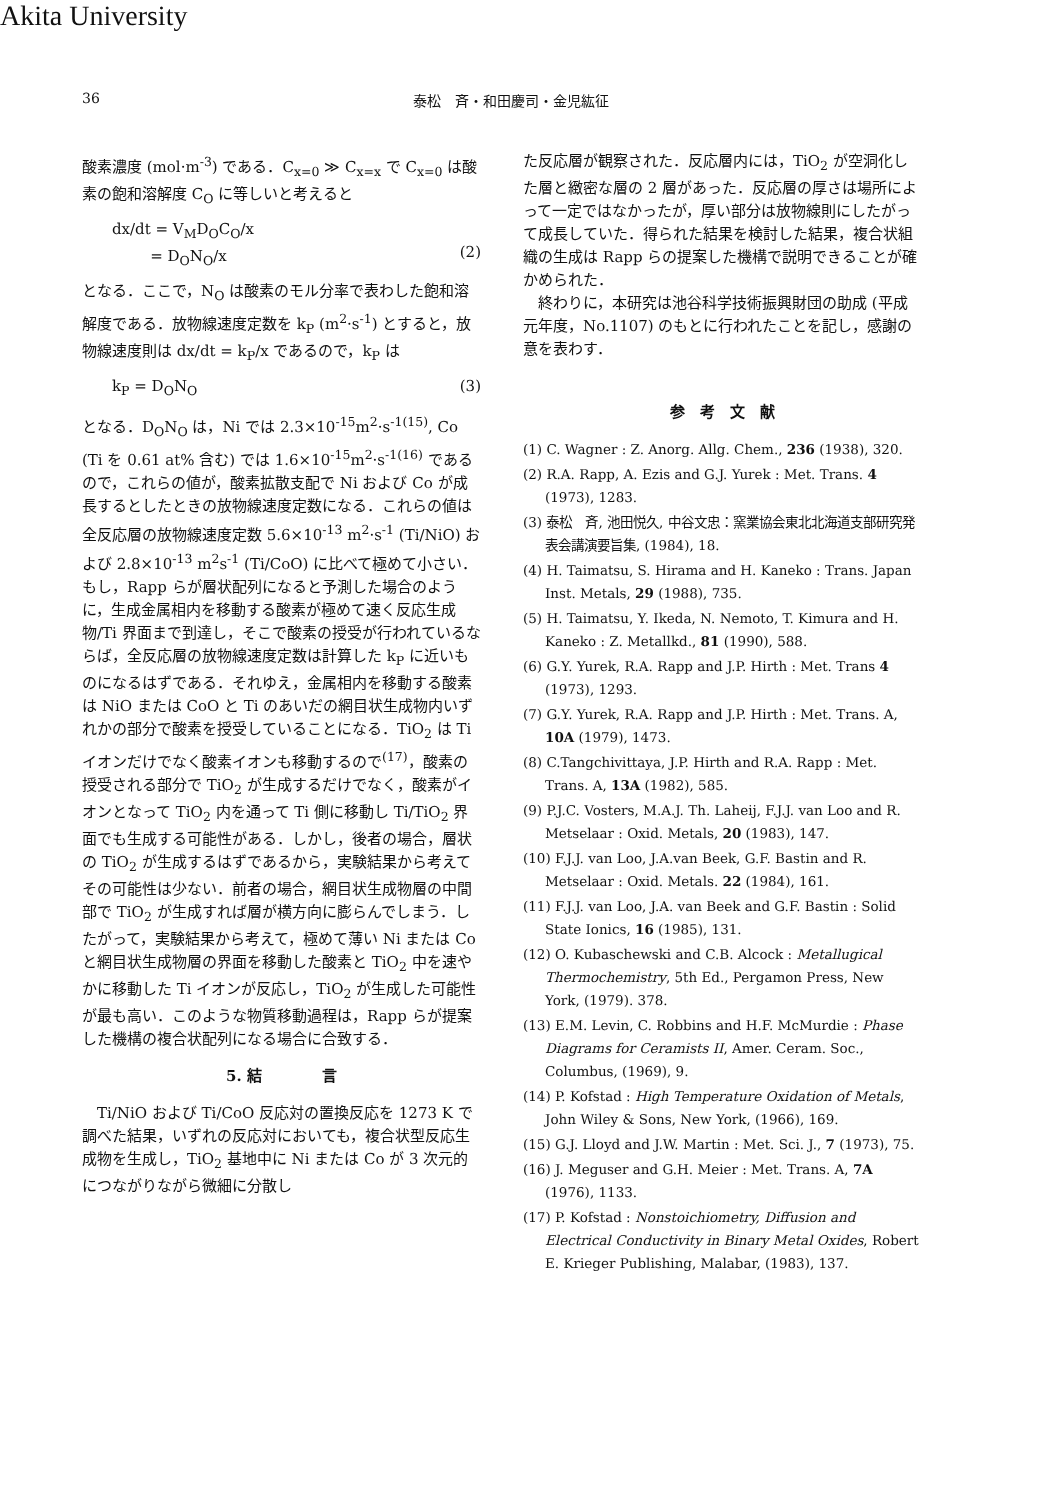Akita University
36 泰松　斉・和田慶司・金児紘征
酸素濃度 (mol·m<sup>-3</sup>) である．C<sub>x=0</sub> ≫ C<sub>x=x</sub> で C<sub>x=0</sub> は酸素の飽和溶解度 C<sub>O</sub> に等しいと考えると
dx/dt = V<sub>M</sub>D<sub>O</sub>C<sub>O</sub>/x
= D<sub>O</sub>N<sub>O</sub>/x
(2)
となる．ここで，N<sub>O</sub> は酸素のモル分率で表わした飽和溶解度である．放物線速度定数を k<sub>P</sub> (m<sup>2</sup>·s<sup>-1</sup>) とすると，放物線速度則は dx/dt = k<sub>P</sub>/x であるので，k<sub>P</sub> は
k<sub>P</sub> = D<sub>O</sub>N<sub>O</sub> (3)
となる．D<sub>O</sub>N<sub>O</sub> は，Ni では 2.3×10<sup>-15</sup>m<sup>2</sup>·s<sup>-1(15)</sup>, Co (Ti を 0.61 at% 含む) では 1.6×10<sup>-15</sup>m<sup>2</sup>·s<sup>-1(16)</sup> であるので，これらの値が，酸素拡散支配で Ni および Co が成長するとしたときの放物線速度定数になる．これらの値は全反応層の放物線速度定数 5.6×10<sup>-13</sup> m<sup>2</sup>·s<sup>-1</sup> (Ti/NiO) および 2.8×10<sup>-13</sup> m<sup>2</sup>s<sup>-1</sup> (Ti/CoO) に比べて極めて小さい．もし，Rapp らが層状配列になると予測した場合のように，生成金属相内を移動する酸素が極めて速く反応生成物/Ti 界面まで到達し，そこで酸素の授受が行われているならば，全反応層の放物線速度定数は計算した k<sub>P</sub> に近いものになるはずである．それゆえ，金属相内を移動する酸素は NiO または CoO と Ti のあいだの網目状生成物内いずれかの部分で酸素を授受していることになる．TiO<sub>2</sub> は Ti イオンだけでなく酸素イオンも移動するので<sup>(17)</sup>，酸素の授受される部分で TiO<sub>2</sub> が生成するだけでなく，酸素がイオンとなって TiO<sub>2</sub> 内を通って Ti 側に移動し Ti/TiO<sub>2</sub> 界面でも生成する可能性がある．しかし，後者の場合，層状の TiO<sub>2</sub> が生成するはずであるから，実験結果から考えてその可能性は少ない．前者の場合，網目状生成物層の中間部で TiO<sub>2</sub> が生成すれば層が横方向に膨らんでしまう．したがって，実験結果から考えて，極めて薄い Ni または Co と網目状生成物層の界面を移動した酸素と TiO<sub>2</sub> 中を速やかに移動した Ti イオンが反応し，TiO<sub>2</sub> が生成した可能性が最も高い．このような物質移動過程は，Rapp らが提案した機構の複合状配列になる場合に合致する．
5. 結　　　　言
　Ti/NiO および Ti/CoO 反応対の置換反応を 1273 K で調べた結果，いずれの反応対においても，複合状型反応生成物を生成し，TiO<sub>2</sub> 基地中に Ni または Co が 3 次元的につながりながら微細に分散し
た反応層が観察された．反応層内には，TiO<sub>2</sub> が空洞化した層と緻密な層の 2 層があった．反応層の厚さは場所によって一定ではなかったが，厚い部分は放物線則にしたがって成長していた．得られた結果を検討した結果，複合状組織の生成は Rapp らの提案した機構で説明できることが確かめられた．
　終わりに，本研究は池谷科学技術振興財団の助成 (平成元年度，No.1107) のもとに行われたことを記し，感謝の意を表わす．
参　考　文　献
(1) C. Wagner : Z. Anorg. Allg. Chem., 236 (1938), 320.
(2) R.A. Rapp, A. Ezis and G.J. Yurek : Met. Trans. 4 (1973), 1283.
(3) 泰松　斉, 池田悦久, 中谷文忠：窯業協会東北北海道支部研究発表会講演要旨集, (1984), 18.
(4) H. Taimatsu, S. Hirama and H. Kaneko : Trans. Japan Inst. Metals, 29 (1988), 735.
(5) H. Taimatsu, Y. Ikeda, N. Nemoto, T. Kimura and H. Kaneko : Z. Metallkd., 81 (1990), 588.
(6) G.Y. Yurek, R.A. Rapp and J.P. Hirth : Met. Trans 4 (1973), 1293.
(7) G.Y. Yurek, R.A. Rapp and J.P. Hirth : Met. Trans. A, 10A (1979), 1473.
(8) C.Tangchivittaya, J.P. Hirth and R.A. Rapp : Met. Trans. A, 13A (1982), 585.
(9) P.J.C. Vosters, M.A.J. Th. Laheij, F.J.J. van Loo and R. Metselaar : Oxid. Metals, 20 (1983), 147.
(10) F.J.J. van Loo, J.A.van Beek, G.F. Bastin and R. Metselaar : Oxid. Metals. 22 (1984), 161.
(11) F.J.J. van Loo, J.A. van Beek and G.F. Bastin : Solid State Ionics, 16 (1985), 131.
(12) O. Kubaschewski and C.B. Alcock : Metallugical Thermochemistry, 5th Ed., Pergamon Press, New York, (1979). 378.
(13) E.M. Levin, C. Robbins and H.F. McMurdie : Phase Diagrams for Ceramists II, Amer. Ceram. Soc., Columbus, (1969), 9.
(14) P. Kofstad : High Temperature Oxidation of Metals, John Wiley & Sons, New York, (1966), 169.
(15) G.J. Lloyd and J.W. Martin : Met. Sci. J., 7 (1973), 75.
(16) J. Meguser and G.H. Meier : Met. Trans. A, 7A (1976), 1133.
(17) P. Kofstad : Nonstoichiometry, Diffusion and Electrical Conductivity in Binary Metal Oxides, Robert E. Krieger Publishing, Malabar, (1983), 137.